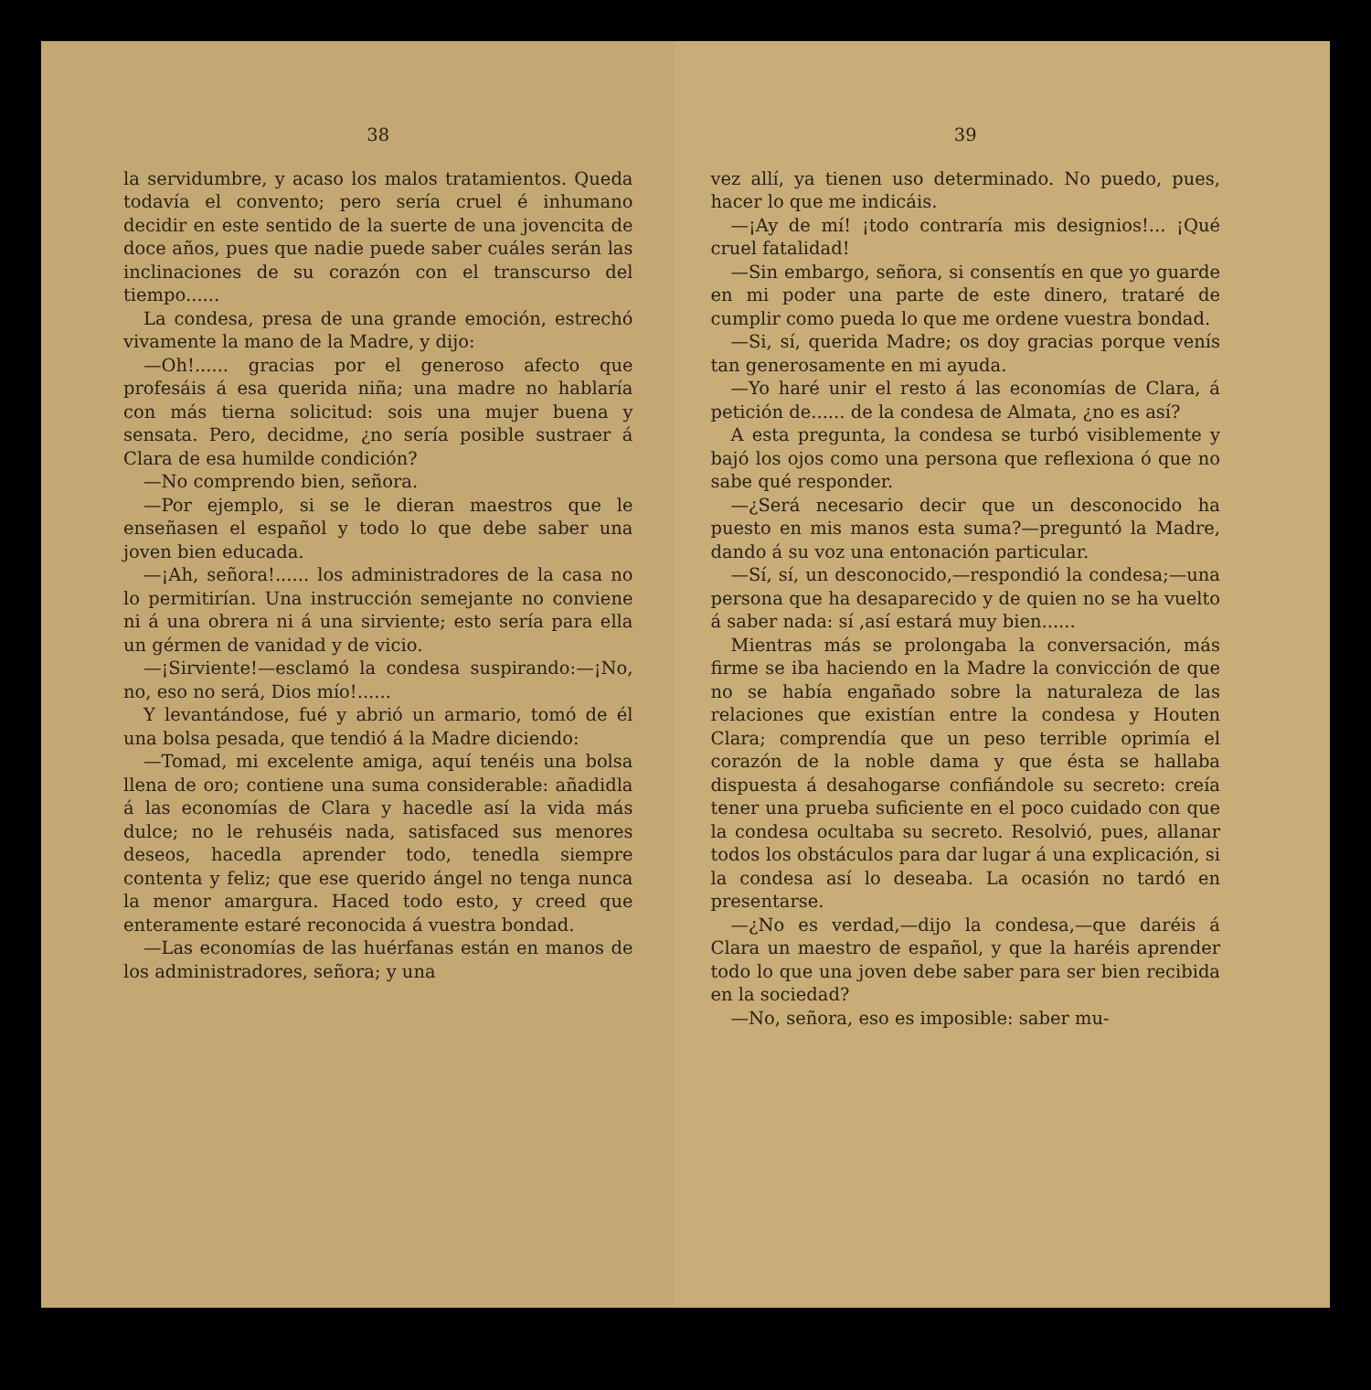38
la servidumbre, y acaso los malos tratamientos. Queda todavía el convento; pero sería cruel é inhumano decidir en este sentido de la suerte de una jovencita de doce años, pues que nadie puede saber cuáles serán las inclinaciones de su corazón con el transcurso del tiempo......
La condesa, presa de una grande emoción, estrechó vivamente la mano de la Madre, y dijo:
—Oh!...... gracias por el generoso afecto que profesáis á esa querida niña; una madre no hablaría con más tierna solicitud: sois una mujer buena y sensata. Pero, decidme, ¿no sería posible sustraer á Clara de esa humilde condición?
—No comprendo bien, señora.
—Por ejemplo, si se le dieran maestros que le enseñasen el español y todo lo que debe saber una joven bien educada.
—¡Ah, señora!...... los administradores de la casa no lo permitirían. Una instrucción semejante no conviene ni á una obrera ni á una sirviente; esto sería para ella un gérmen de vanidad y de vicio.
—¡Sirviente!—esclamó la condesa suspirando:—¡No, no, eso no será, Dios mío!......
Y levantándose, fué y abrió un armario, tomó de él una bolsa pesada, que tendió á la Madre diciendo:
—Tomad, mi excelente amiga, aquí tenéis una bolsa llena de oro; contiene una suma considerable: añadidla á las economías de Clara y hacedle así la vida más dulce; no le rehuséis nada, satisfaced sus menores deseos, hacedla aprender todo, tenedla siempre contenta y feliz; que ese querido ángel no tenga nunca la menor amargura. Haced todo esto, y creed que enteramente estaré reconocida á vuestra bondad.
—Las economías de las huérfanas están en manos de los administradores, señora; y una
39
vez allí, ya tienen uso determinado. No puedo, pues, hacer lo que me indicáis.
—¡Ay de mí! ¡todo contraría mis designios!... ¡Qué cruel fatalidad!
—Sin embargo, señora, si consentís en que yo guarde en mi poder una parte de este dinero, trataré de cumplir como pueda lo que me ordene vuestra bondad.
—Si, sí, querida Madre; os doy gracias porque venís tan generosamente en mi ayuda.
—Yo haré unir el resto á las economías de Clara, á petición de...... de la condesa de Almata, ¿no es así?
A esta pregunta, la condesa se turbó visiblemente y bajó los ojos como una persona que reflexiona ó que no sabe qué responder.
—¿Será necesario decir que un desconocido ha puesto en mis manos esta suma?—preguntó la Madre, dando á su voz una entonación particular.
—Sí, sí, un desconocido,—respondió la condesa;—una persona que ha desaparecido y de quien no se ha vuelto á saber nada: sí ,así estará muy bien......
Mientras más se prolongaba la conversación, más firme se iba haciendo en la Madre la convicción de que no se había engañado sobre la naturaleza de las relaciones que existían entre la condesa y Houten Clara; comprendía que un peso terrible oprimía el corazón de la noble dama y que ésta se hallaba dispuesta á desahogarse confiándole su secreto: creía tener una prueba suficiente en el poco cuidado con que la condesa ocultaba su secreto. Resolvió, pues, allanar todos los obstáculos para dar lugar á una explicación, si la condesa así lo deseaba. La ocasión no tardó en presentarse.
—¿No es verdad,—dijo la condesa,—que daréis á Clara un maestro de español, y que la haréis aprender todo lo que una joven debe saber para ser bien recibida en la sociedad?
—No, señora, eso es imposible: saber mu-